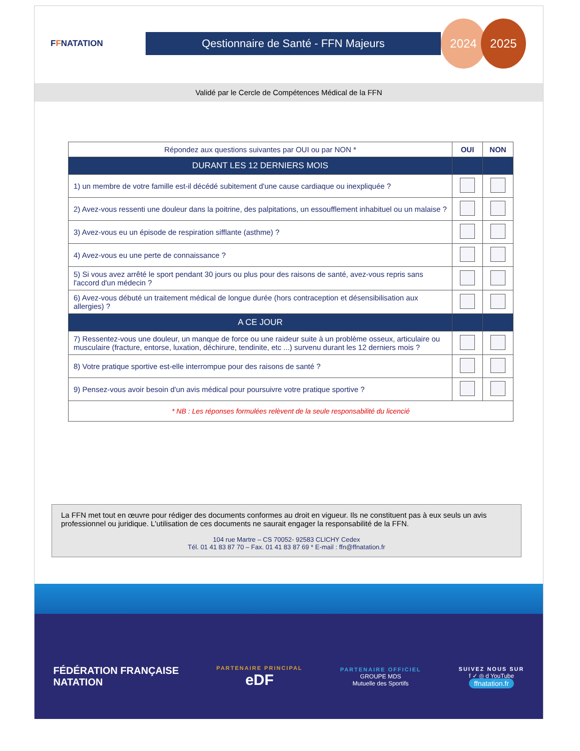FFNATATION
Qestionnaire de Santé - FFN Majeurs
2024 2025
Validé par le Cercle de Compétences Médical de la FFN
| Répondez aux questions suivantes par OUI ou par NON * | OUI | NON |
| --- | --- | --- |
| DURANT LES 12 DERNIERS MOIS | | |
| 1) un membre de votre famille est-il décédé subitement d'une cause cardiaque ou inexpliquée ? | | |
| 2) Avez-vous ressenti une douleur dans la poitrine, des palpitations, un essoufflement inhabituel ou un malaise ? | | |
| 3) Avez-vous eu un épisode de respiration sifflante (asthme) ? | | |
| 4) Avez-vous eu une perte de connaissance ? | | |
| 5) Si vous avez arrêté le sport pendant 30 jours ou plus pour des raisons de santé, avez-vous repris sans l'accord d'un médecin ? | | |
| 6) Avez-vous débuté un traitement médical de longue durée (hors contraception et désensibilisation aux allergies) ? | | |
| A CE JOUR | | |
| 7) Ressentez-vous une douleur, un manque de force ou une raideur suite à un problème osseux, articulaire ou musculaire (fracture, entorse, luxation, déchirure, tendinite, etc ...) survenu durant les 12 derniers mois ? | | |
| 8) Votre pratique sportive est-elle interrompue pour des raisons de santé ? | | |
| 9) Pensez-vous avoir besoin d'un avis médical pour poursuivre votre pratique sportive ? | | |
| * NB : Les réponses formulées relèvent de la seule responsabilité du licencié | | |
La FFN met tout en œuvre pour rédiger des documents conformes au droit en vigueur. Ils ne constituent pas à eux seuls un avis professionnel ou juridique. L'utilisation de ces documents ne saurait engager la responsabilité de la FFN.
104 rue Martre – CS 70052- 92583 CLICHY Cedex
Tél. 01 41 83 87 70 – Fax. 01 41 83 87 69 * E-mail : ffn@ffnatation.fr
FÉDÉRATION FRANÇAISE
NATATION
PARTENAIRE PRINCIPAL
eDF
PARTENAIRE OFFICIEL
GROUPE MDS
Mutuelle des Sportifs
SUIVEZ NOUS SUR
f ✓ ◎ d YouTube
ffnatation.fr